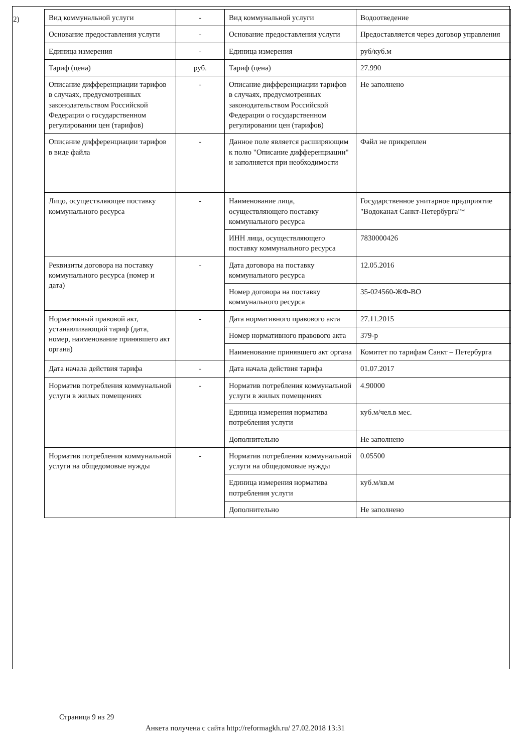2)
| Вид коммунальной услуги | - | Вид коммунальной услуги | Водоотведение |
| Основание предоставления услуги | - | Основание предоставления услуги | Предоставляется через договор управления |
| Единица измерения | - | Единица измерения | руб/куб.м |
| Тариф (цена) | руб. | Тариф (цена) | 27.990 |
| Описание дифференциации тарифов в случаях, предусмотренных законодательством Российской Федерации о государственном регулировании цен (тарифов) | - | Описание дифференциации тарифов в случаях, предусмотренных законодательством Российской Федерации о государственном регулировании цен (тарифов) | Не заполнено |
| Описание дифференциации тарифов в виде файла | - | Данное поле является расширяющим к полю "Описание дифференциации" и заполняется при необходимости | Файл не прикреплен |
| Лицо, осуществляющее поставку коммунального ресурса | - | Наименование лица, осуществляющего поставку коммунального ресурса | Государственное унитарное предприятие "Водоканал Санкт-Петербурга"* |
| | | ИНН лица, осуществляющего поставку коммунального ресурса | 7830000426 |
| Реквизиты договора на поставку коммунального ресурса (номер и дата) | - | Дата договора на поставку коммунального ресурса | 12.05.2016 |
| | | Номер договора на поставку коммунального ресурса | 35-024560-ЖФ-ВО |
| Нормативный правовой акт, устанавливающий тариф (дата, номер, наименование принявшего акт органа) | - | Дата нормативного правового акта | 27.11.2015 |
| | | Номер нормативного правового акта | 379-р |
| | | Наименование принявшего акт органа | Комитет по тарифам Санкт – Петербурга |
| Дата начала действия тарифа | - | Дата начала действия тарифа | 01.07.2017 |
| Норматив потребления коммунальной услуги в жилых помещениях | - | Норматив потребления коммунальной услуги в жилых помещениях | 4.90000 |
| | | Единица измерения норматива потребления услуги | куб.м/чел.в мес. |
| | | Дополнительно | Не заполнено |
| Норматив потребления коммунальной услуги на общедомовые нужды | - | Норматив потребления коммунальной услуги на общедомовые нужды | 0.05500 |
| | | Единица измерения норматива потребления услуги | куб.м/кв.м |
| | | Дополнительно | Не заполнено |
Страница 9 из 29
Анкета получена с сайта http://reformagkh.ru/ 27.02.2018 13:31